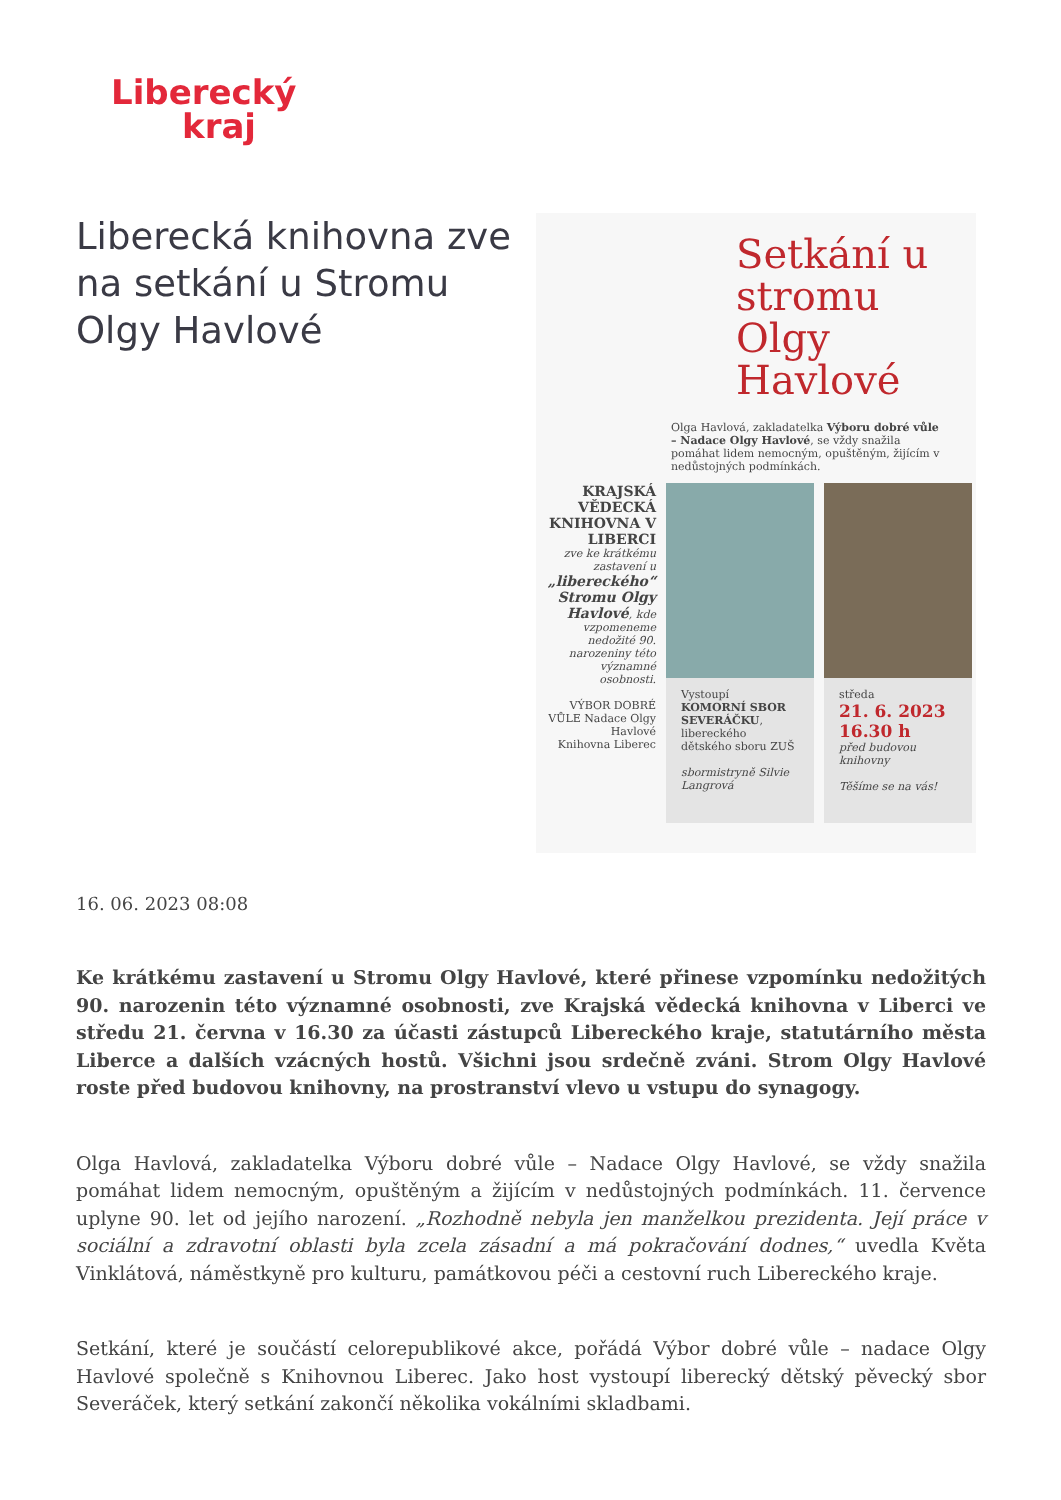Liberecký
kraj
Liberecká knihovna zve na setkání u Stromu Olgy Havlové
Setkání u stromu Olgy Havlové
Olga Havlová, zakladatelka Výboru dobré vůle – Nadace Olgy Havlové, se vždy snažila pomáhat lidem nemocným, opuštěným, žijícím v nedůstojných podmínkách.
KRAJSKÁ VĚDECKÁ KNIHOVNA V LIBERCI
zve ke krátkému zastavení u „libereckého“ Stromu Olgy Havlové, kde vzpomeneme nedožité 90. narozeniny této významné osobnosti.
VÝBOR DOBRÉ VŮLE Nadace Olgy Havlové
Knihovna Liberec
Vystoupí
KOMORNÍ SBOR SEVERÁČKU, libereckého dětského sboru ZUŠ
sbormistryně Silvie Langrová
středa
21. 6. 2023
16.30 h
před budovou knihovny
Těšíme se na vás!
16. 06. 2023 08:08
Ke krátkému zastavení u Stromu Olgy Havlové, které přinese vzpomínku nedožitých 90. narozenin této významné osobnosti, zve Krajská vědecká knihovna v Liberci ve středu 21. června v 16.30 za účasti zástupců Libereckého kraje, statutárního města Liberce a dalších vzácných hostů. Všichni jsou srdečně zváni. Strom Olgy Havlové roste před budovou knihovny, na prostranství vlevo u vstupu do synagogy.
Olga Havlová, zakladatelka Výboru dobré vůle – Nadace Olgy Havlové, se vždy snažila pomáhat lidem nemocným, opuštěným a žijícím v nedůstojných podmínkách. 11. července uplyne 90. let od jejího narození. „Rozhodně nebyla jen manželkou prezidenta. Její práce v sociální a zdravotní oblasti byla zcela zásadní a má pokračování dodnes,“ uvedla Květa Vinklátová, náměstkyně pro kulturu, památkovou péči a cestovní ruch Libereckého kraje.
Setkání, které je součástí celorepublikové akce, pořádá Výbor dobré vůle – nadace Olgy Havlové společně s Knihovnou Liberec. Jako host vystoupí liberecký dětský pěvecký sbor Severáček, který setkání zakončí několika vokálními skladbami.